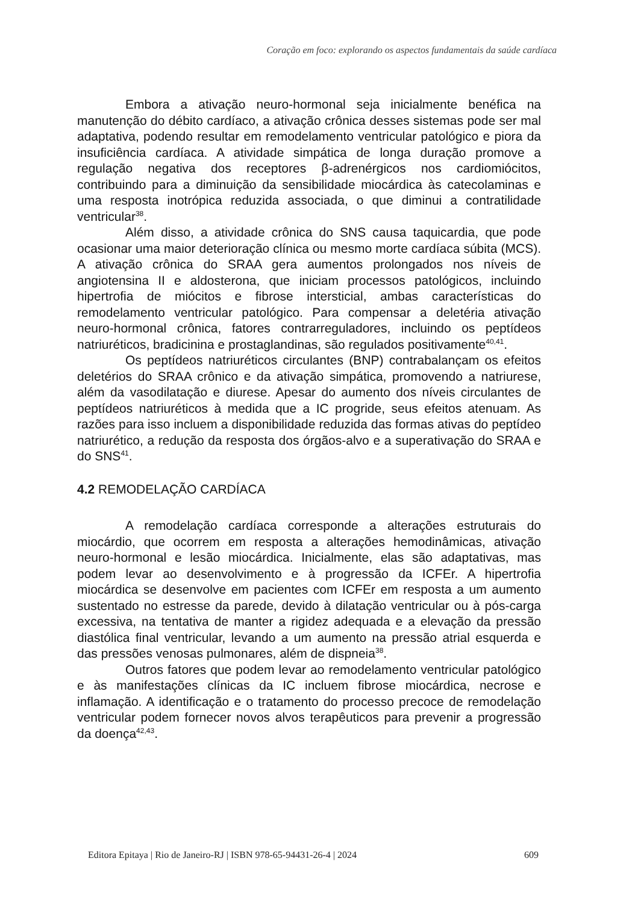Coração em foco: explorando os aspectos fundamentais da saúde cardíaca
Embora a ativação neuro-hormonal seja inicialmente benéfica na manutenção do débito cardíaco, a ativação crônica desses sistemas pode ser mal adaptativa, podendo resultar em remodelamento ventricular patológico e piora da insuficiência cardíaca. A atividade simpática de longa duração promove a regulação negativa dos receptores β-adrenérgicos nos cardiomiócitos, contribuindo para a diminuição da sensibilidade miocárdica às catecolaminas e uma resposta inotrópica reduzida associada, o que diminui a contratilidade ventricular<sup>38</sup>.
Além disso, a atividade crônica do SNS causa taquicardia, que pode ocasionar uma maior deterioração clínica ou mesmo morte cardíaca súbita (MCS). A ativação crônica do SRAA gera aumentos prolongados nos níveis de angiotensina II e aldosterona, que iniciam processos patológicos, incluindo hipertrofia de miócitos e fibrose intersticial, ambas características do remodelamento ventricular patológico. Para compensar a deletéria ativação neuro-hormonal crônica, fatores contrarreguladores, incluindo os peptídeos natriuréticos, bradicinina e prostaglandinas, são regulados positivamente<sup>40,41</sup>.
Os peptídeos natriuréticos circulantes (BNP) contrabalançam os efeitos deletérios do SRAA crônico e da ativação simpática, promovendo a natriurese, além da vasodilatação e diurese. Apesar do aumento dos níveis circulantes de peptídeos natriuréticos à medida que a IC progride, seus efeitos atenuam. As razões para isso incluem a disponibilidade reduzida das formas ativas do peptídeo natriurético, a redução da resposta dos órgãos-alvo e a superativação do SRAA e do SNS<sup>41</sup>.
4.2 REMODELAÇÃO CARDÍACA
A remodelação cardíaca corresponde a alterações estruturais do miocárdio, que ocorrem em resposta a alterações hemodinâmicas, ativação neuro-hormonal e lesão miocárdica. Inicialmente, elas são adaptativas, mas podem levar ao desenvolvimento e à progressão da ICFEr. A hipertrofia miocárdica se desenvolve em pacientes com ICFEr em resposta a um aumento sustentado no estresse da parede, devido à dilatação ventricular ou à pós-carga excessiva, na tentativa de manter a rigidez adequada e a elevação da pressão diastólica final ventricular, levando a um aumento na pressão atrial esquerda e das pressões venosas pulmonares, além de dispneia<sup>38</sup>.
Outros fatores que podem levar ao remodelamento ventricular patológico e às manifestações clínicas da IC incluem fibrose miocárdica, necrose e inflamação. A identificação e o tratamento do processo precoce de remodelação ventricular podem fornecer novos alvos terapêuticos para prevenir a progressão da doença<sup>42,43</sup>.
Editora Epitaya | Rio de Janeiro-RJ | ISBN 978-65-94431-26-4 | 2024 609